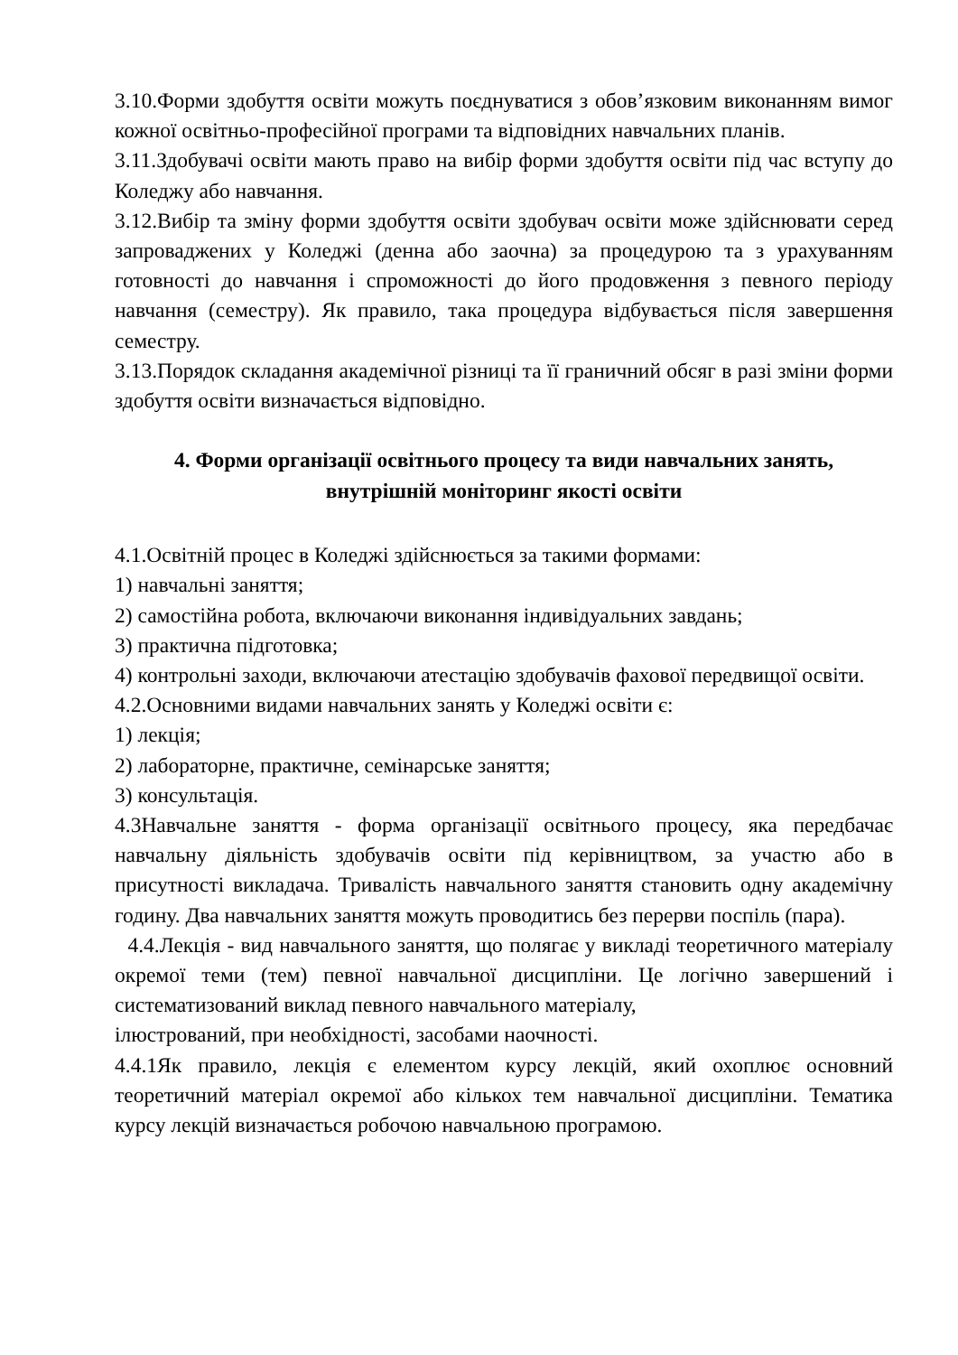3.10.Форми здобуття освіти можуть поєднуватися з обов’язковим виконанням вимог кожної освітньо-професійної програми та відповідних навчальних планів.
3.11.Здобувачі освіти мають право на вибір форми здобуття освіти під час вступу до Коледжу або навчання.
3.12.Вибір та зміну форми здобуття освіти здобувач освіти може здійснювати серед запроваджених у Коледжі (денна або заочна) за процедурою та з урахуванням готовності до навчання і спроможності до його продовження з певного періоду навчання (семестру). Як правило, така процедура відбувається після завершення семестру.
3.13.Порядок складання академічної різниці та її граничний обсяг в разі зміни форми здобуття освіти визначається відповідно.
4. Форми організації освітнього процесу та види навчальних занять,
внутрішній моніторинг якості освіти
4.1.Освітній процес в Коледжі здійснюється за такими формами:
1) навчальні заняття;
2) самостійна робота, включаючи виконання індивідуальних завдань;
3) практична підготовка;
4) контрольні заходи, включаючи атестацію здобувачів фахової передвищої освіти.
4.2.Основними видами навчальних занять у Коледжі освіти є:
1) лекція;
2) лабораторне, практичне, семінарське заняття;
3) консультація.
4.3Навчальне заняття - форма організації освітнього процесу, яка передбачає навчальну діяльність здобувачів освіти під керівництвом, за участю або в присутності викладача. Тривалість навчального заняття становить одну академічну годину. Два навчальних заняття можуть проводитись без перерви поспіль (пара).
4.4.Лекція - вид навчального заняття, що полягає у викладі теоретичного матеріалу окремої теми (тем) певної навчальної дисципліни. Це логічно завершений і систематизований виклад певного навчального матеріалу,
ілюстрований, при необхідності, засобами наочності.
4.4.1Як правило, лекція є елементом курсу лекцій, який охоплює основний теоретичний матеріал окремої або кількох тем навчальної дисципліни. Тематика курсу лекцій визначається робочою навчальною програмою.